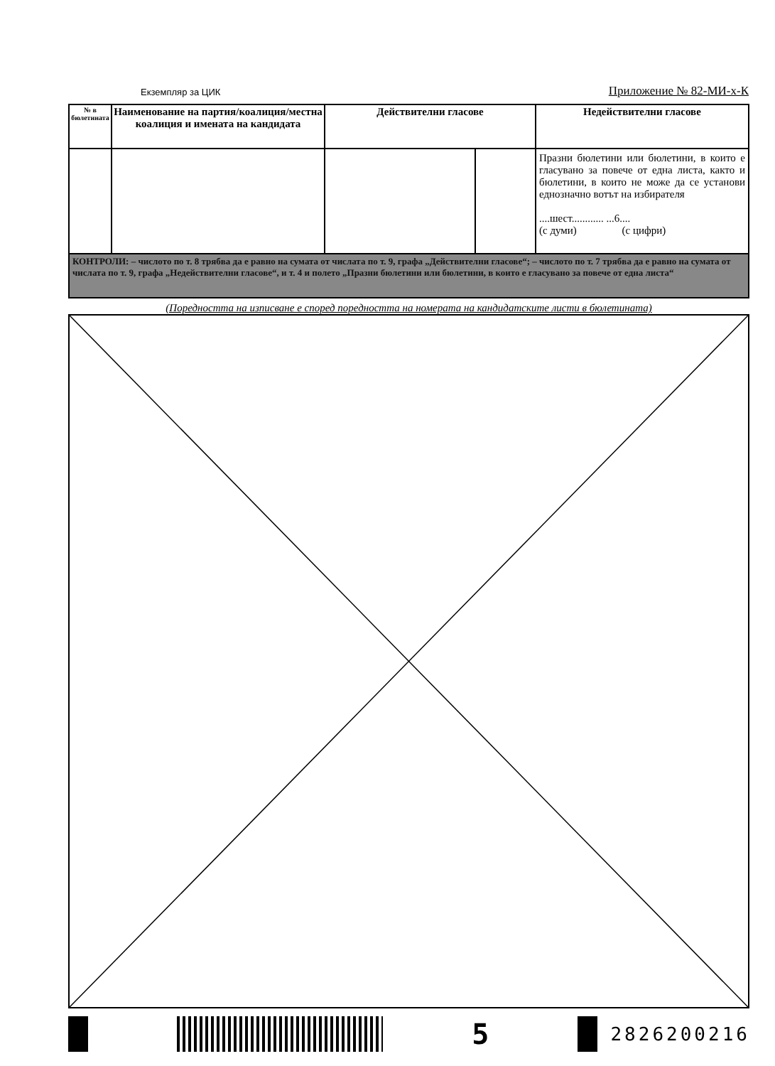Екземпляр за ЦИК Приложение № 82-МИ-х-К
| № в бюлетината | Наименование на партия/коалиция/местна коалиция и имената на кандидата | Действителни гласове | | Недействителни гласове |
| --- | --- | --- | --- | --- |
| | | | | Празни бюлетини или бюлетини, в които е гласувано за повече от една листа, както и бюлетини, в които не може да се установи еднозначно вотът на избирателя ....шест............ ...6.... (с думи) (с цифри) |
| КОНТРОЛИ: – числото по т. 8 трябва да е равно на сумата от числата по т. 9, графа „Действителни гласове“; – числото по т. 7 трябва да е равно на сумата от числата по т. 9, графа „Недействителни гласове“, и т. 4 и полето „Празни бюлетини или бюлетини, в които е гласувано за повече от една листа“ | | | | |
(Поредността на изписване е според поредността на номерата на кандидатските листи в бюлетината)
5 2826200216